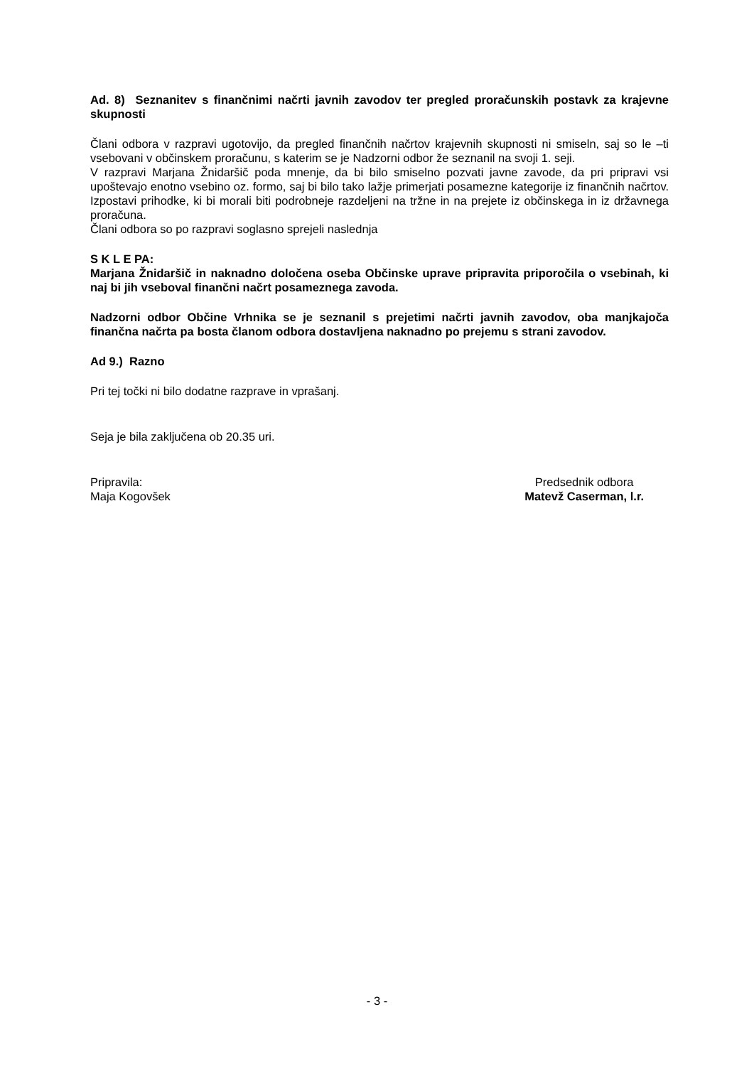Ad. 8) Seznanitev s finančnimi načrti javnih zavodov ter pregled proračunskih postavk za krajevne skupnosti
Člani odbora v razpravi ugotovijo, da pregled finančnih načrtov krajevnih skupnosti ni smiseln, saj so le –ti vsebovani v občinskem proračunu, s katerim se je Nadzorni odbor že seznanil na svoji 1. seji.
V razpravi Marjana Žnidaršič poda mnenje, da bi bilo smiselno pozvati javne zavode, da pri pripravi vsi upoštevajo enotno vsebino oz. formo, saj bi bilo tako lažje primerjati posamezne kategorije iz finančnih načrtov. Izpostavi prihodke, ki bi morali biti podrobneje razdeljeni na tržne in na prejete iz občinskega in iz državnega proračuna.
Člani odbora so po razpravi soglasno sprejeli naslednja
S K L E PA:
Marjana Žnidaršič in naknadno določena oseba Občinske uprave pripravita priporočila o vsebinah, ki naj bi jih vseboval finančni načrt posameznega zavoda.
Nadzorni odbor Občine Vrhnika se je seznanil s prejetimi načrti javnih zavodov, oba manjkajoča finančna načrta pa bosta članom odbora dostavljena naknadno po prejemu s strani zavodov.
Ad 9.) Razno
Pri tej točki ni bilo dodatne razprave in vprašanj.
Seja je bila zaključena ob 20.35 uri.
Pripravila:
Maja Kogovšek
Predsednik odbora
Matevž Caserman, l.r.
- 3 -